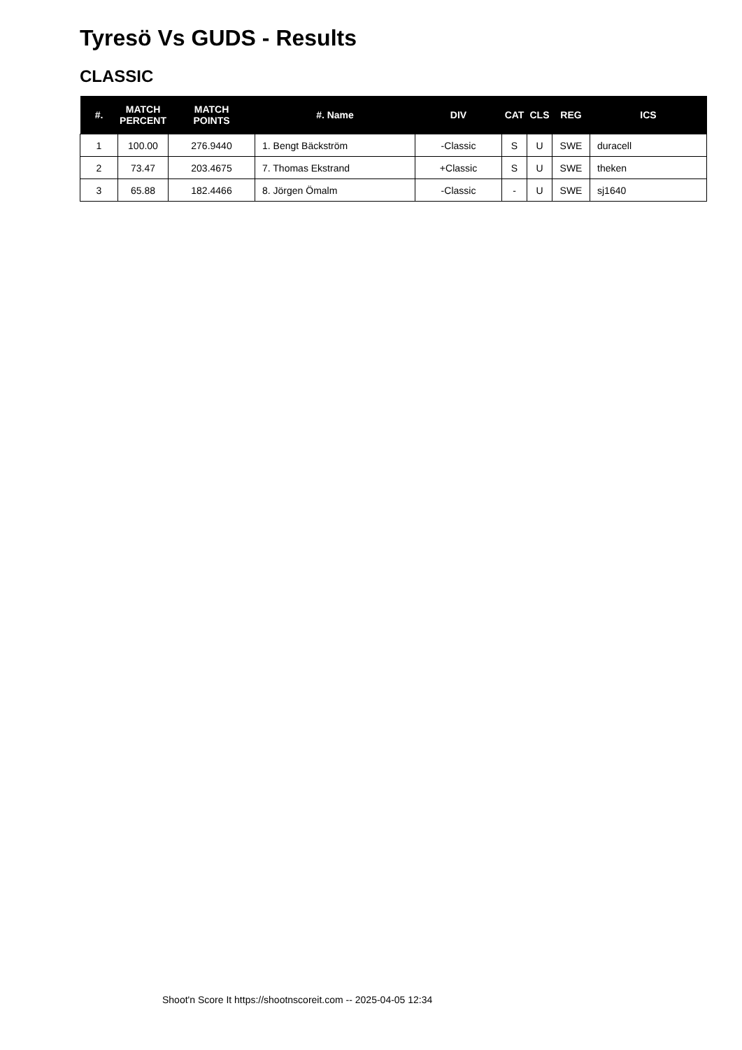Tyresö Vs GUDS - Results
CLASSIC
| #. | MATCH PERCENT | MATCH POINTS | #. Name | DIV | CAT | CLS | REG | ICS |
| --- | --- | --- | --- | --- | --- | --- | --- | --- |
| 1 | 100.00 | 276.9440 | 1. Bengt Bäckström | -Classic | S | U | SWE | duracell |
| 2 | 73.47 | 203.4675 | 7. Thomas Ekstrand | +Classic | S | U | SWE | theken |
| 3 | 65.88 | 182.4466 | 8. Jörgen Ömalm | -Classic | - | U | SWE | sj1640 |
Shoot'n Score It https://shootnscoreit.com -- 2025-04-05 12:34